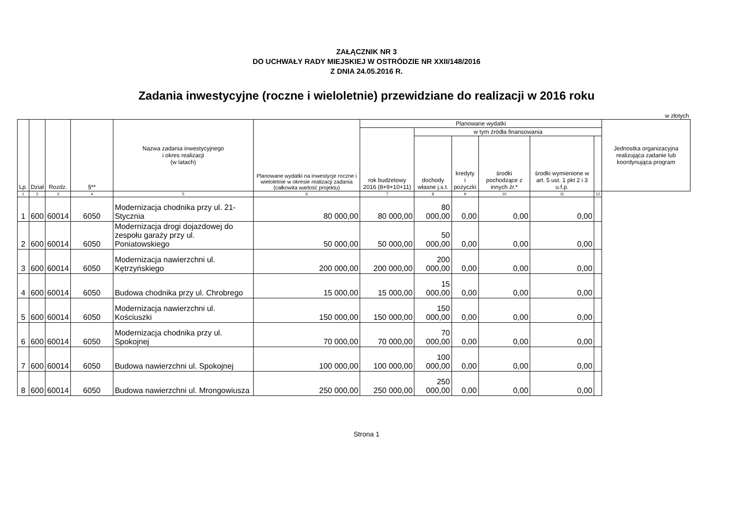ZAŁĄCZNIK NR 3
DO UCHWAŁY RADY MIEJSKIEJ W OSTRÓDZIE NR XXII/148/2016
Z DNIA 24.05.2016 R.
Zadania inwestycyjne (roczne i wieloletnie) przewidziane do realizacji w 2016 roku
w złotych
| Lp. | Dział | Rozdz. | §** | Nazwa zadania inwestycyjnego i okres realizacji (w latach) | Planowane wydatki na inwestycje roczne i wieloletnie w okresie realizacji zadania (całkowita wartość projektu) | Planowane wydatki | | | | | | Jednostka organizacyjna realizująca zadanie lub koordynująca program |
| --- | --- | --- | --- | --- | --- | --- | --- | --- | --- | --- | --- | --- |
| | | | | | | rok budżetowy 2016 (8+9+10+11) | w tym źródła finansowania | | | | | |
| | | | | | | | dochody własne j.s.t. | kredyty i pożyczki | środki pochodzące z innych źr.* | środki wymienione w art. 5 ust. 1 pkt 2 i 3 u.f.p. | | |
| 1 | 2 | 3 | 4 | 5 | 6 | 7 | 8 | 9 | 10 | 11 | 12 | |
| 1 | 600 | 60014 | 6050 | Modernizacja chodnika przy ul. 21-Stycznia | 80 000,00 | 80 000,00 | 80 000,00 | 0,00 | 0,00 | 0,00 | | |
| 2 | 600 | 60014 | 6050 | Modernizacja drogi dojazdowej do zespołu garaży przy ul. Poniatowskiego | 50 000,00 | 50 000,00 | 50 000,00 | 0,00 | 0,00 | 0,00 | | |
| 3 | 600 | 60014 | 6050 | Modernizacja nawierzchni ul. Kętrzyńskiego | 200 000,00 | 200 000,00 | 200 000,00 | 0,00 | 0,00 | 0,00 | | |
| 4 | 600 | 60014 | 6050 | Budowa chodnika przy ul. Chrobrego | 15 000,00 | 15 000,00 | 15 000,00 | 0,00 | 0,00 | 0,00 | | |
| 5 | 600 | 60014 | 6050 | Modernizacja nawierzchni ul. Kościuszki | 150 000,00 | 150 000,00 | 150 000,00 | 0,00 | 0,00 | 0,00 | | |
| 6 | 600 | 60014 | 6050 | Modernizacja chodnika przy ul. Spokojnej | 70 000,00 | 70 000,00 | 70 000,00 | 0,00 | 0,00 | 0,00 | | |
| 7 | 600 | 60014 | 6050 | Budowa nawierzchni ul. Spokojnej | 100 000,00 | 100 000,00 | 100 000,00 | 0,00 | 0,00 | 0,00 | | |
| 8 | 600 | 60014 | 6050 | Budowa nawierzchni ul. Mrongowiusza | 250 000,00 | 250 000,00 | 250 000,00 | 0,00 | 0,00 | 0,00 | | |
Strona 1